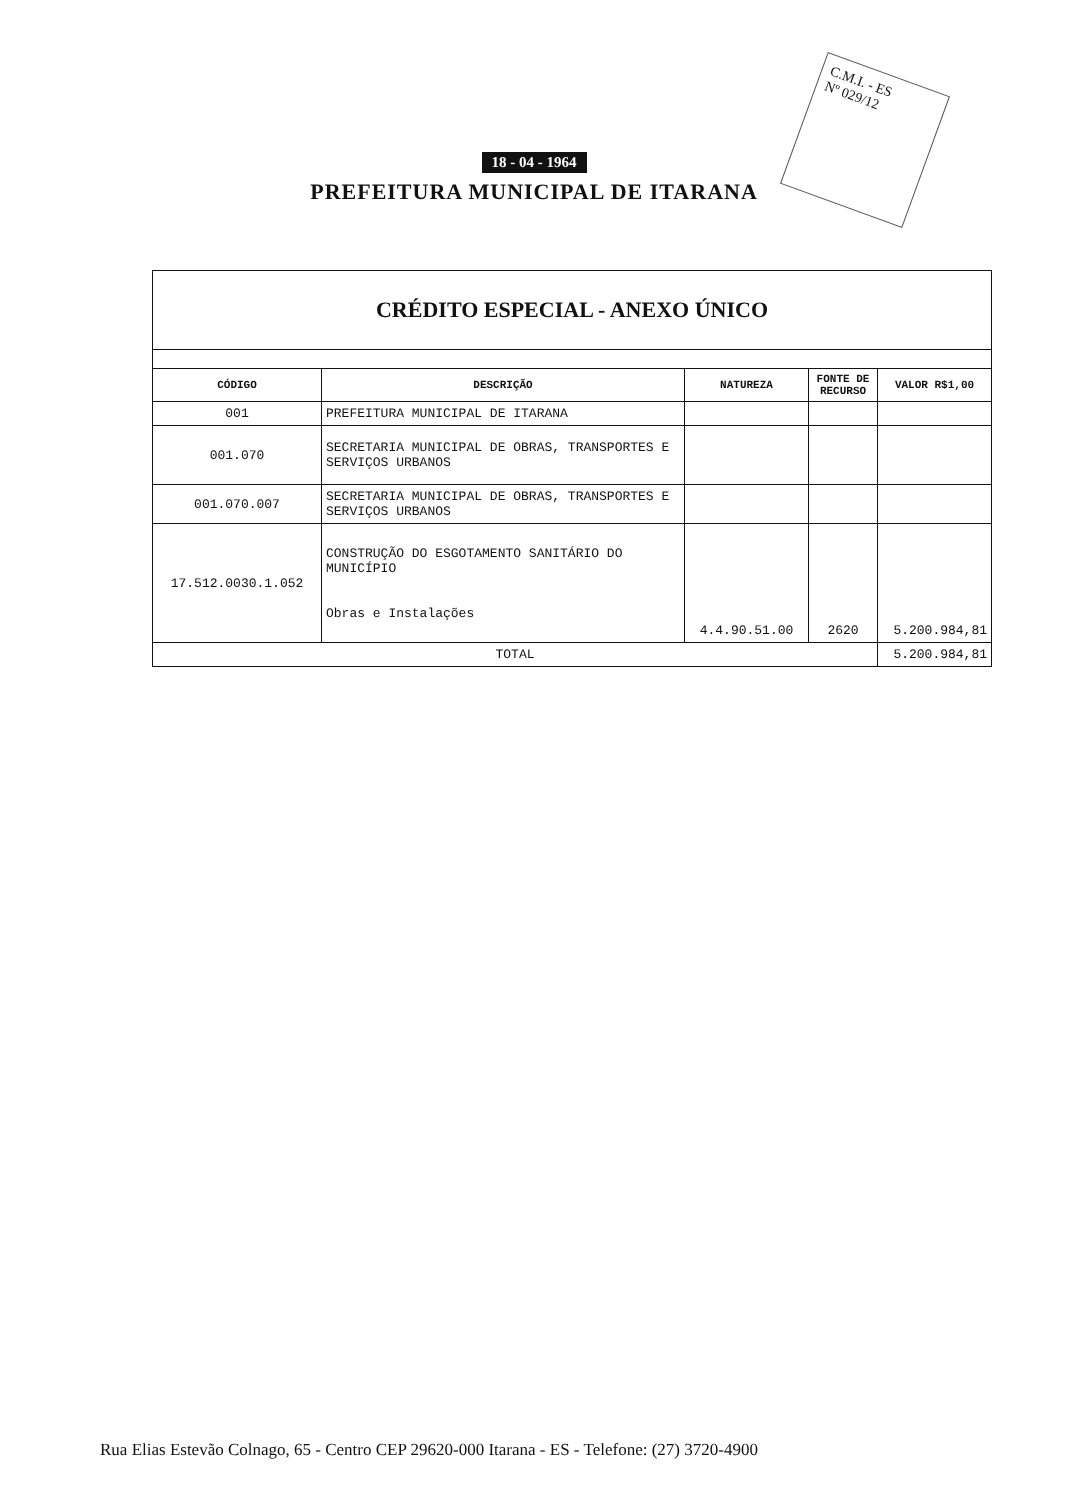18 - 04 - 1964
PREFEITURA MUNICIPAL DE ITARANA
C.M.I. - ES
Nº 029/12
| CRÉDITO ESPECIAL - ANEXO ÚNICO | | | | |
| CÓDIGO | DESCRIÇÃO | NATUREZA | FONTE DE RECURSO | VALOR R$1,00 |
| 001 | PREFEITURA MUNICIPAL DE ITARANA | | | |
| 001.070 | SECRETARIA MUNICIPAL DE OBRAS, TRANSPORTES E SERVIÇOS URBANOS | | | |
| 001.070.007 | SECRETARIA MUNICIPAL DE OBRAS, TRANSPORTES E SERVIÇOS URBANOS | | | |
| 17.512.0030.1.052 | CONSTRUÇÃO DO ESGOTAMENTO SANITÁRIO DO MUNICÍPIO Obras e Instalações | 4.4.90.51.00 | 2620 | 5.200.984,81 |
| TOTAL | | | | 5.200.984,81 |
Rua Elias Estevão Colnago, 65 - Centro CEP 29620-000 Itarana - ES - Telefone: (27) 3720-4900